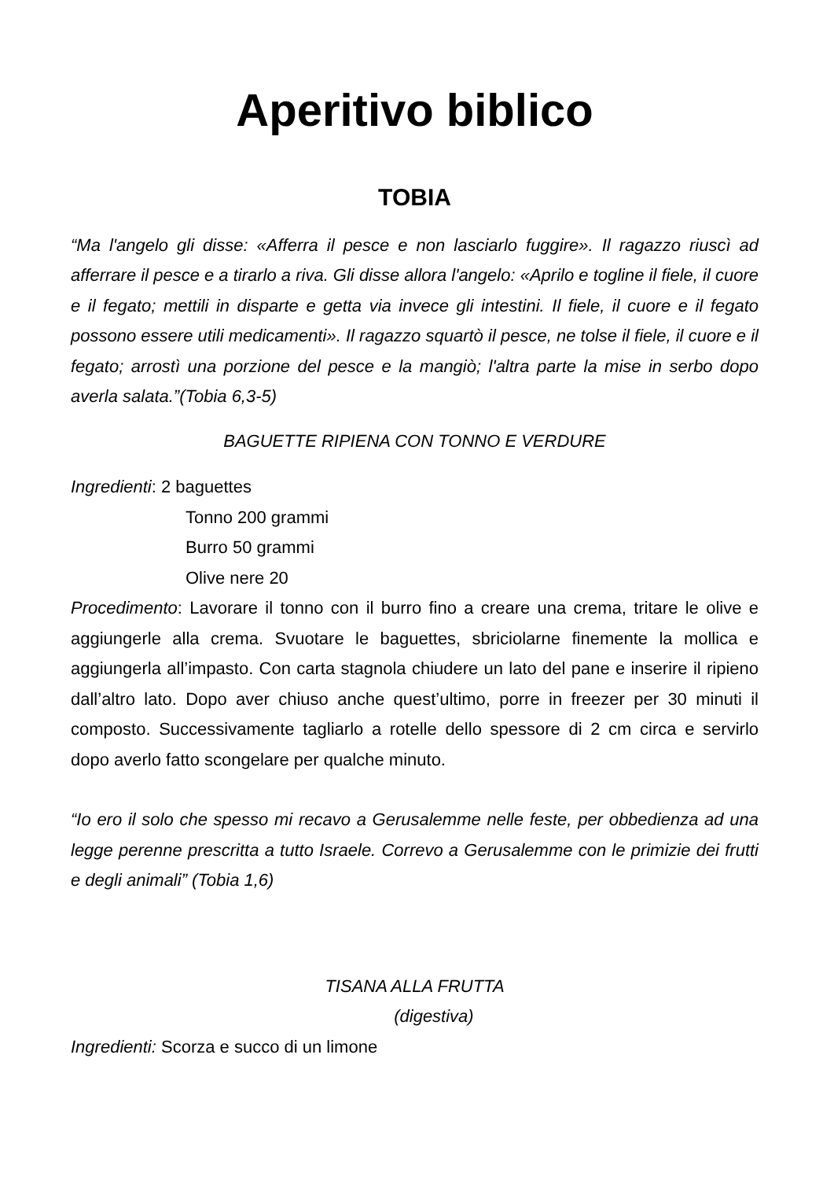Aperitivo biblico
TOBIA
“Ma l'angelo gli disse: «Afferra il pesce e non lasciarlo fuggire». Il ragazzo riuscì ad afferrare il pesce e a tirarlo a riva. Gli disse allora l'angelo: «Aprilo e togline il fiele, il cuore e il fegato; mettili in disparte e getta via invece gli intestini. Il fiele, il cuore e il fegato possono essere utili medicamenti». Il ragazzo squartò il pesce, ne tolse il fiele, il cuore e il fegato; arrostì una porzione del pesce e la mangiò; l'altra parte la mise in serbo dopo averla salata.”(Tobia 6,3-5)
BAGUETTE RIPIENA CON TONNO E VERDURE
Ingredienti: 2 baguettes
Tonno 200 grammi
Burro 50 grammi
Olive nere 20
Procedimento: Lavorare il tonno con il burro fino a creare una crema, tritare le olive e aggiungerle alla crema. Svuotare le baguettes, sbriciolarne finemente la mollica e aggiungerla all’impasto. Con carta stagnola chiudere un lato del pane e inserire il ripieno dall’altro lato. Dopo aver chiuso anche quest’ultimo, porre in freezer per 30 minuti il composto. Successivamente tagliarlo a rotelle dello spessore di 2 cm circa e servirlo dopo averlo fatto scongelare per qualche minuto.
“Io ero il solo che spesso mi recavo a Gerusalemme nelle feste, per obbedienza ad una legge perenne prescritta a tutto Israele. Correvo a Gerusalemme con le primizie dei frutti e degli animali” (Tobia 1,6)
TISANA ALLA FRUTTA
(digestiva)
Ingredienti: Scorza e succo di un limone